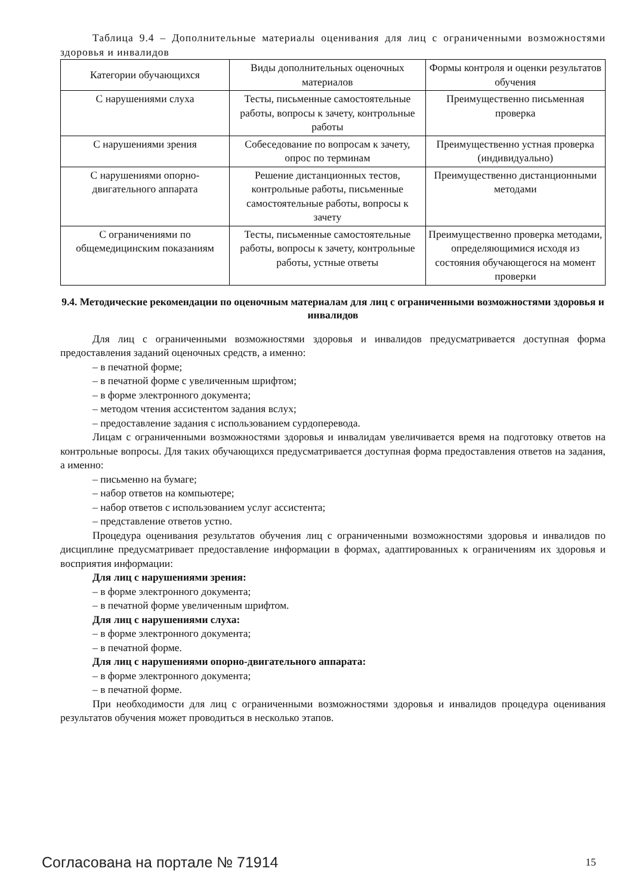Таблица 9.4 – Дополнительные материалы оценивания для лиц с ограниченными возможностями здоровья и инвалидов
| Категории обучающихся | Виды дополнительных оценочных материалов | Формы контроля и оценки результатов обучения |
| --- | --- | --- |
| С нарушениями слуха | Тесты, письменные самостоятельные работы, вопросы к зачету, контрольные работы | Преимущественно письменная проверка |
| С нарушениями зрения | Собеседование по вопросам к зачету, опрос по терминам | Преимущественно устная проверка (индивидуально) |
| С нарушениями опорно-двигательного аппарата | Решение дистанционных тестов, контрольные работы, письменные самостоятельные работы, вопросы к зачету | Преимущественно дистанционными методами |
| С ограничениями по общемедицинским показаниям | Тесты, письменные самостоятельные работы, вопросы к зачету, контрольные работы, устные ответы | Преимущественно проверка методами, определяющимися исходя из состояния обучающегося на момент проверки |
9.4. Методические рекомендации по оценочным материалам для лиц с ограниченными возможностями здоровья и инвалидов
Для лиц с ограниченными возможностями здоровья и инвалидов предусматривается доступная форма предоставления заданий оценочных средств, а именно:
– в печатной форме;
– в печатной форме с увеличенным шрифтом;
– в форме электронного документа;
– методом чтения ассистентом задания вслух;
– предоставление задания с использованием сурдоперевода.
Лицам с ограниченными возможностями здоровья и инвалидам увеличивается время на подготовку ответов на контрольные вопросы. Для таких обучающихся предусматривается доступная форма предоставления ответов на задания, а именно:
– письменно на бумаге;
– набор ответов на компьютере;
– набор ответов с использованием услуг ассистента;
– представление ответов устно.
Процедура оценивания результатов обучения лиц с ограниченными возможностями здоровья и инвалидов по дисциплине предусматривает предоставление информации в формах, адаптированных к ограничениям их здоровья и восприятия информации:
Для лиц с нарушениями зрения:
– в форме электронного документа;
– в печатной форме увеличенным шрифтом.
Для лиц с нарушениями слуха:
– в форме электронного документа;
– в печатной форме.
Для лиц с нарушениями опорно-двигательного аппарата:
– в форме электронного документа;
– в печатной форме.
При необходимости для лиц с ограниченными возможностями здоровья и инвалидов процедура оценивания результатов обучения может проводиться в несколько этапов.
Согласована на портале № 71914 15